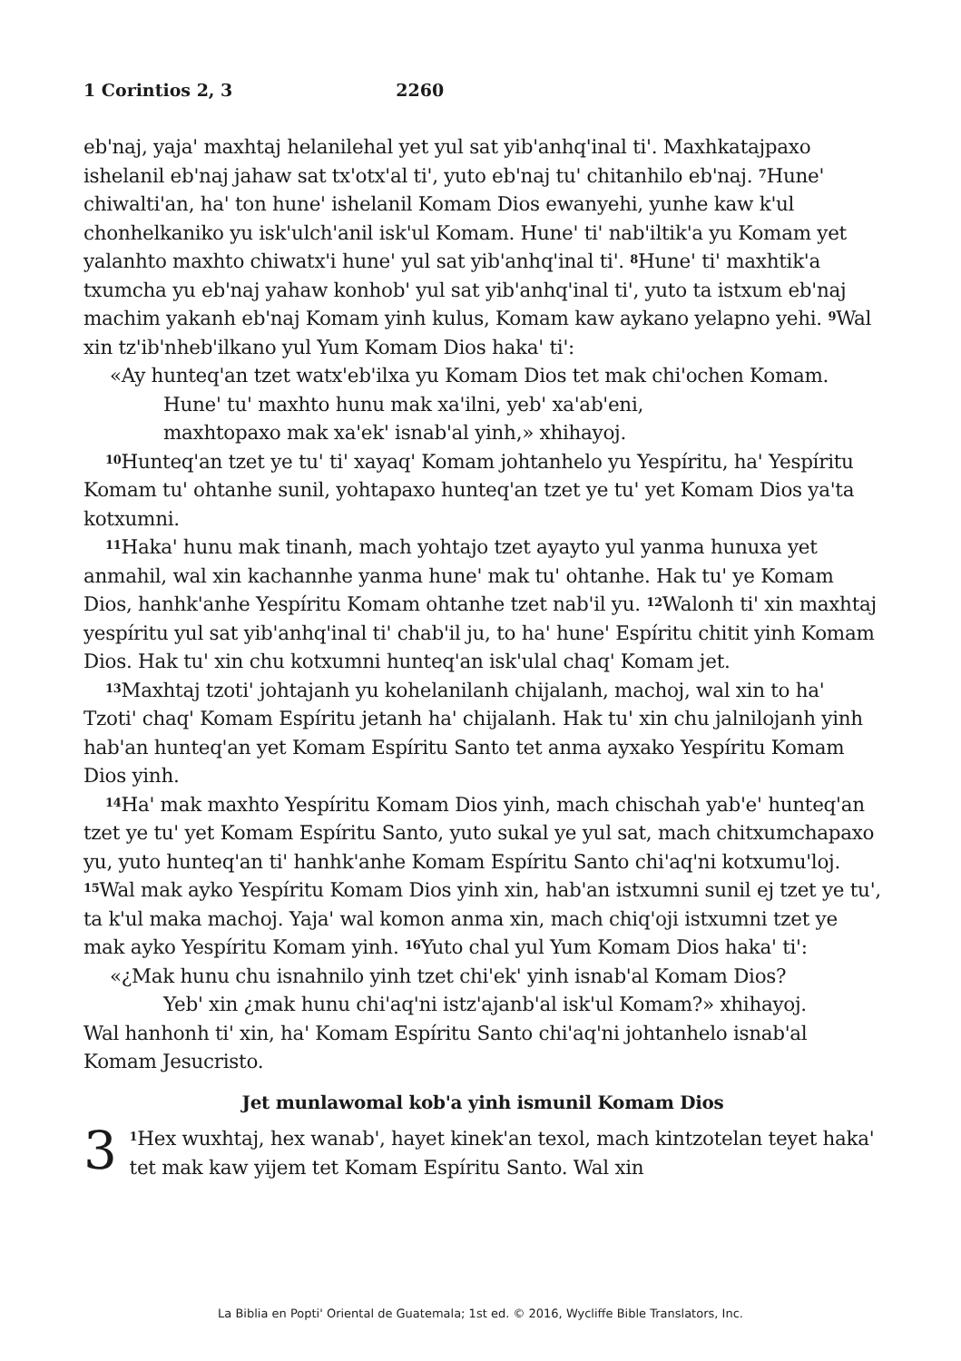1 Corintios 2, 3 2260
eb'naj, yaja' maxhtaj helanilehal yet yul sat yib'anhq'inal ti'. Maxhka­tajpaxo ishelanil eb'naj jahaw sat tx'otx'al ti', yuto eb'naj tu' chitanhilo eb'naj. <sup>7</sup>Hune' chiwalti'an, ha' ton hune' ishelanil Komam Dios ewanyehi, yunhe kaw k'ul chonhelkaniko yu isk'ulch'anil isk'ul Komam. Hune' ti' nab'iltik'a yu Komam yet yalanhto maxhto chiwatx'i hune' yul sat yib'anhq'inal ti'. <sup>8</sup>Hune' ti' maxhtik'a txumcha yu eb'naj yahaw konhob' yul sat yib'anhq'inal ti', yuto ta istxum eb'naj machim yakanh eb'naj Komam yinh kulus, Komam kaw aykano yelapno yehi. <sup>9</sup>Wal xin tz'ib'nhe­b'ilkano yul Yum Komam Dios haka' ti':
«Ay hunteq'an tzet watx'eb'ilxa yu Komam Dios tet mak chi'ochen Komam.
Hune' tu' maxhto hunu mak xa'ilni, yeb' xa'ab'eni,
maxhtopaxo mak xa'ek' isnab'al yinh,» xhihayoj.
<sup>10</sup> Hunteq'an tzet ye tu' ti' xayaq' Komam johtanhelo yu Yespíritu, ha' Yespíritu Komam tu' ohtanhe sunil, yohtapaxo hunteq'an tzet ye tu' yet Komam Dios ya'ta kotxumni.
<sup>11</sup> Haka' hunu mak tinanh, mach yohtajo tzet ayayto yul yanma hunu­xa yet anmahil, wal xin kachannhe yanma hune' mak tu' ohtanhe. Hak tu' ye Komam Dios, hanhk'anhe Yespíritu Komam ohtanhe tzet nab'il yu. <sup>12</sup>Walonh ti' xin maxhtaj yespíritu yul sat yib'anhq'inal ti' chab'il ju, to ha' hune' Espíritu chitit yinh Komam Dios. Hak tu' xin chu kotxumni hunteq'an isk'ulal chaq' Komam jet.
<sup>13</sup> Maxhtaj tzoti' johtajanh yu kohelanilanh chijalanh, machoj, wal xin to ha' Tzoti' chaq' Komam Espíritu jetanh ha' chijalanh. Hak tu' xin chu jalnilojanh yinh hab'an hunteq'an yet Komam Espíritu Santo tet anma ayxako Yespíritu Komam Dios yinh.
<sup>14</sup> Ha' mak maxhto Yespíritu Komam Dios yinh, mach chischah yab'e' hunteq'an tzet ye tu' yet Komam Espíritu Santo, yuto sukal ye yul sat, mach chitxumchapaxo yu, yuto hunteq'an ti' hanhk'anhe Komam Espíritu Santo chi'aq'ni kotxumu'loj. <sup>15</sup>Wal mak ayko Yespíritu Komam Dios yinh xin, hab'an istxumni sunil ej tzet ye tu', ta k'ul maka machoj. Yaja' wal komon anma xin, mach chiq'oji istxumni tzet ye mak ayko Yespíritu Komam yinh. <sup>16</sup>Yuto chal yul Yum Komam Dios haka' ti':
«¿Mak hunu chu isnahnilo yinh tzet chi'ek' yinh isnab'al Komam Dios?
Yeb' xin ¿mak hunu chi'aq'ni istz'ajanb'al isk'ul Komam?» xhihayoj.
Wal hanhonh ti' xin, ha' Komam Espíritu Santo chi'aq'ni johtanhelo is­nab'al Komam Jesucristo.
Jet munlawomal kob'a yinh ismunil Komam Dios
3<sup>1</sup>Hex wuxhtaj, hex wanab', hayet kinek'an texol, mach kintzotelan teyet haka' tet mak kaw yijem tet Komam Espíritu Santo. Wal xin
La Biblia en Popti' Oriental de Guatemala; 1st ed. © 2016, Wycliffe Bible Translators, Inc.